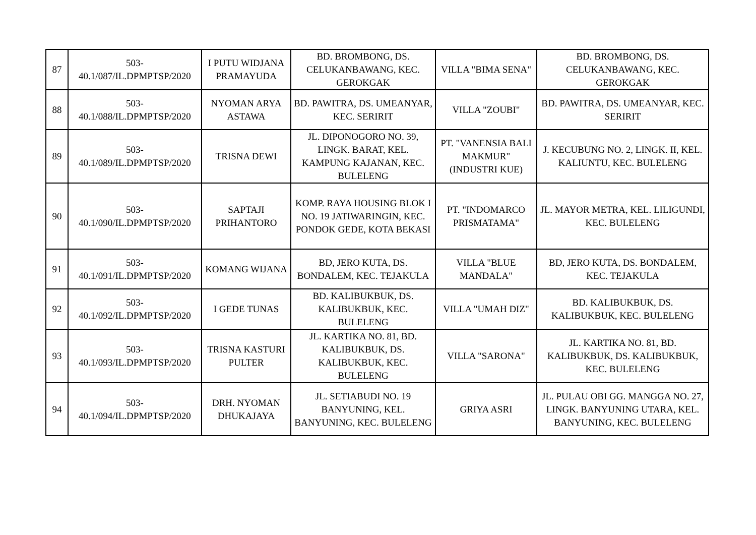| 87 | 503- 40.1/087/IL.DPMPTSP/2020 | I PUTU WIDJANA PRAMAYUDA | BD. BROMBONG, DS. CELUKANBAWANG, KEC. GEROKGAK | VILLA "BIMA SENA" | BD. BROMBONG, DS. CELUKANBAWANG, KEC. GEROKGAK |
| 88 | 503- 40.1/088/IL.DPMPTSP/2020 | NYOMAN ARYA ASTAWA | BD. PAWITRA, DS. UMEANYAR, KEC. SERIRIT | VILLA "ZOUBI" | BD. PAWITRA, DS. UMEANYAR, KEC. SERIRIT |
| 89 | 503- 40.1/089/IL.DPMPTSP/2020 | TRISNA DEWI | JL. DIPONOGORO NO. 39, LINGK. BARAT, KEL. KAMPUNG KAJANAN, KEC. BULELENG | PT. "VANENSIA BALI MAKMUR" (INDUSTRI KUE) | J. KECUBUNG NO. 2, LINGK. II, KEL. KALIUNTU, KEC. BULELENG |
| 90 | 503- 40.1/090/IL.DPMPTSP/2020 | SAPTAJI PRIHANTORO | KOMP. RAYA HOUSING BLOK I NO. 19 JATIWARINGIN, KEC. PONDOK GEDE, KOTA BEKASI | PT. "INDOMARCO PRISMATAMA" | JL. MAYOR METRA, KEL. LILIGUNDI, KEC. BULELENG |
| 91 | 503- 40.1/091/IL.DPMPTSP/2020 | KOMANG WIJANA | BD, JERO KUTA, DS. BONDALEM, KEC. TEJAKULA | VILLA "BLUE MANDALA" | BD, JERO KUTA, DS. BONDALEM, KEC. TEJAKULA |
| 92 | 503- 40.1/092/IL.DPMPTSP/2020 | I GEDE TUNAS | BD. KALIBUKBUK, DS. KALIBUKBUK, KEC. BULELENG | VILLA "UMAH DIZ" | BD. KALIBUKBUK, DS. KALIBUKBUK, KEC. BULELENG |
| 93 | 503- 40.1/093/IL.DPMPTSP/2020 | TRISNA KASTURI PULTER | JL. KARTIKA NO. 81, BD. KALIBUKBUK, DS. KALIBUKBUK, KEC. BULELENG | VILLA "SARONA" | JL. KARTIKA NO. 81, BD. KALIBUKBUK, DS. KALIBUKBUK, KEC. BULELENG |
| 94 | 503- 40.1/094/IL.DPMPTSP/2020 | DRH. NYOMAN DHUKAJAYA | JL. SETIABUDI NO. 19 BANYUNING, KEL. BANYUNING, KEC. BULELENG | GRIYA ASRI | JL. PULAU OBI GG. MANGGA NO. 27, LINGK. BANYUNING UTARA, KEL. BANYUNING, KEC. BULELENG |